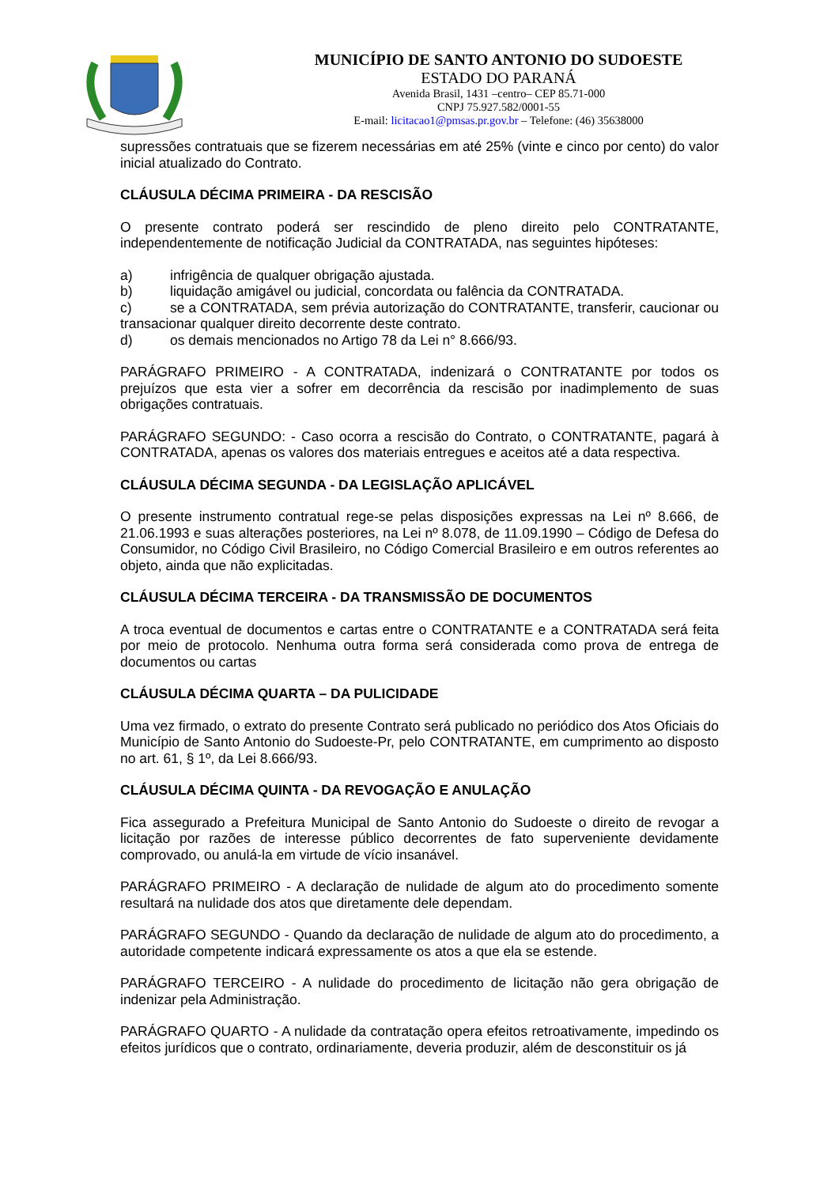MUNICÍPIO DE SANTO ANTONIO DO SUDOESTE
ESTADO DO PARANÁ
Avenida Brasil, 1431 –centro– CEP 85.71-000
CNPJ 75.927.582/0001-55
E-mail: licitacao1@pmsas.pr.gov.br – Telefone: (46) 35638000
supressões contratuais que se fizerem necessárias em até 25% (vinte e cinco por cento) do valor inicial atualizado do Contrato.
CLÁUSULA DÉCIMA PRIMEIRA - DA RESCISÃO
O presente contrato poderá ser rescindido de pleno direito pelo CONTRATANTE, independentemente de notificação Judicial da CONTRATADA, nas seguintes hipóteses:
a) infrigência de qualquer obrigação ajustada.
b) liquidação amigável ou judicial, concordata ou falência da CONTRATADA.
c) se a CONTRATADA, sem prévia autorização do CONTRATANTE, transferir, caucionar ou transacionar qualquer direito decorrente deste contrato.
d) os demais mencionados no Artigo 78 da Lei n° 8.666/93.
PARÁGRAFO PRIMEIRO - A CONTRATADA, indenizará o CONTRATANTE por todos os prejuízos que esta vier a sofrer em decorrência da rescisão por inadimplemento de suas obrigações contratuais.
PARÁGRAFO SEGUNDO: - Caso ocorra a rescisão do Contrato, o CONTRATANTE, pagará à CONTRATADA, apenas os valores dos materiais entregues e aceitos até a data respectiva.
CLÁUSULA DÉCIMA SEGUNDA - DA LEGISLAÇÃO APLICÁVEL
O presente instrumento contratual rege-se pelas disposições expressas na Lei nº 8.666, de 21.06.1993 e suas alterações posteriores, na Lei nº 8.078, de 11.09.1990 – Código de Defesa do Consumidor, no Código Civil Brasileiro, no Código Comercial Brasileiro e em outros referentes ao objeto, ainda que não explicitadas.
CLÁUSULA DÉCIMA TERCEIRA - DA TRANSMISSÃO DE DOCUMENTOS
A troca eventual de documentos e cartas entre o CONTRATANTE e a CONTRATADA será feita por meio de protocolo. Nenhuma outra forma será considerada como prova de entrega de documentos ou cartas
CLÁUSULA DÉCIMA QUARTA – DA PULICIDADE
Uma vez firmado, o extrato do presente Contrato será publicado no periódico dos Atos Oficiais do Município de Santo Antonio do Sudoeste-Pr, pelo CONTRATANTE, em cumprimento ao disposto no art. 61, § 1º, da Lei 8.666/93.
CLÁUSULA DÉCIMA QUINTA - DA REVOGAÇÃO E ANULAÇÃO
Fica assegurado a Prefeitura Municipal de Santo Antonio do Sudoeste o direito de revogar a licitação por razões de interesse público decorrentes de fato superveniente devidamente comprovado, ou anulá-la em virtude de vício insanável.
PARÁGRAFO PRIMEIRO - A declaração de nulidade de algum ato do procedimento somente resultará na nulidade dos atos que diretamente dele dependam.
PARÁGRAFO SEGUNDO - Quando da declaração de nulidade de algum ato do procedimento, a autoridade competente indicará expressamente os atos a que ela se estende.
PARÁGRAFO TERCEIRO - A nulidade do procedimento de licitação não gera obrigação de indenizar pela Administração.
PARÁGRAFO QUARTO - A nulidade da contratação opera efeitos retroativamente, impedindo os efeitos jurídicos que o contrato, ordinariamente, deveria produzir, além de desconstituir os já